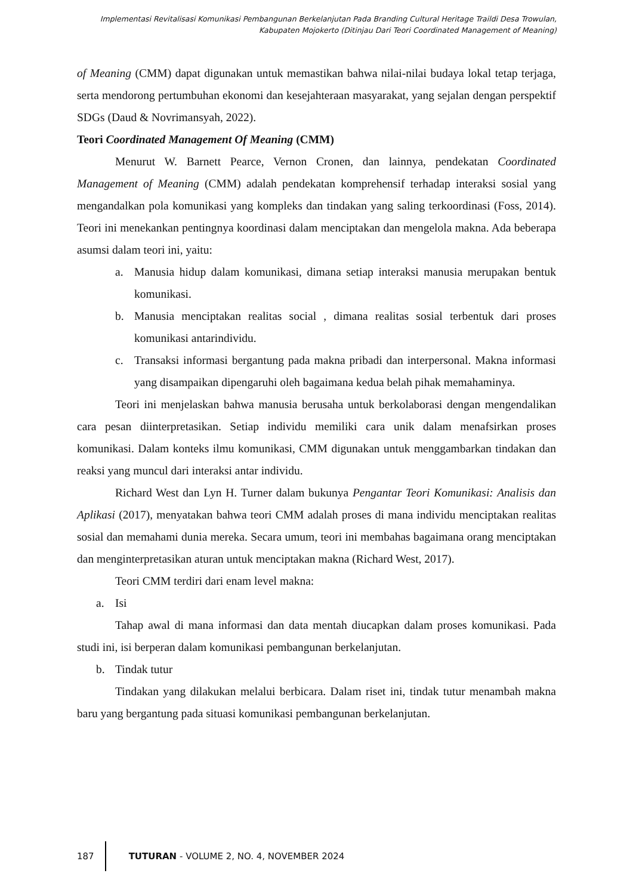Implementasi Revitalisasi Komunikasi Pembangunan Berkelanjutan Pada Branding Cultural Heritage Traildi Desa Trowulan, Kabupaten Mojokerto (Ditinjau Dari Teori Coordinated Management of Meaning)
of Meaning (CMM) dapat digunakan untuk memastikan bahwa nilai-nilai budaya lokal tetap terjaga, serta mendorong pertumbuhan ekonomi dan kesejahteraan masyarakat, yang sejalan dengan perspektif SDGs (Daud & Novrimansyah, 2022).
Teori Coordinated Management Of Meaning (CMM)
Menurut W. Barnett Pearce, Vernon Cronen, dan lainnya, pendekatan Coordinated Management of Meaning (CMM) adalah pendekatan komprehensif terhadap interaksi sosial yang mengandalkan pola komunikasi yang kompleks dan tindakan yang saling terkoordinasi (Foss, 2014). Teori ini menekankan pentingnya koordinasi dalam menciptakan dan mengelola makna. Ada beberapa asumsi dalam teori ini, yaitu:
a. Manusia hidup dalam komunikasi, dimana setiap interaksi manusia merupakan bentuk komunikasi.
b. Manusia menciptakan realitas social , dimana realitas sosial terbentuk dari proses komunikasi antarindividu.
c. Transaksi informasi bergantung pada makna pribadi dan interpersonal. Makna informasi yang disampaikan dipengaruhi oleh bagaimana kedua belah pihak memahaminya.
Teori ini menjelaskan bahwa manusia berusaha untuk berkolaborasi dengan mengendalikan cara pesan diinterpretasikan. Setiap individu memiliki cara unik dalam menafsirkan proses komunikasi. Dalam konteks ilmu komunikasi, CMM digunakan untuk menggambarkan tindakan dan reaksi yang muncul dari interaksi antar individu.
Richard West dan Lyn H. Turner dalam bukunya Pengantar Teori Komunikasi: Analisis dan Aplikasi (2017), menyatakan bahwa teori CMM adalah proses di mana individu menciptakan realitas sosial dan memahami dunia mereka. Secara umum, teori ini membahas bagaimana orang menciptakan dan menginterpretasikan aturan untuk menciptakan makna (Richard West, 2017).
Teori CMM terdiri dari enam level makna:
a. Isi
Tahap awal di mana informasi dan data mentah diucapkan dalam proses komunikasi. Pada studi ini, isi berperan dalam komunikasi pembangunan berkelanjutan.
b. Tindak tutur
Tindakan yang dilakukan melalui berbicara. Dalam riset ini, tindak tutur menambah makna baru yang bergantung pada situasi komunikasi pembangunan berkelanjutan.
187
TUTURAN - VOLUME 2, NO. 4, NOVEMBER 2024